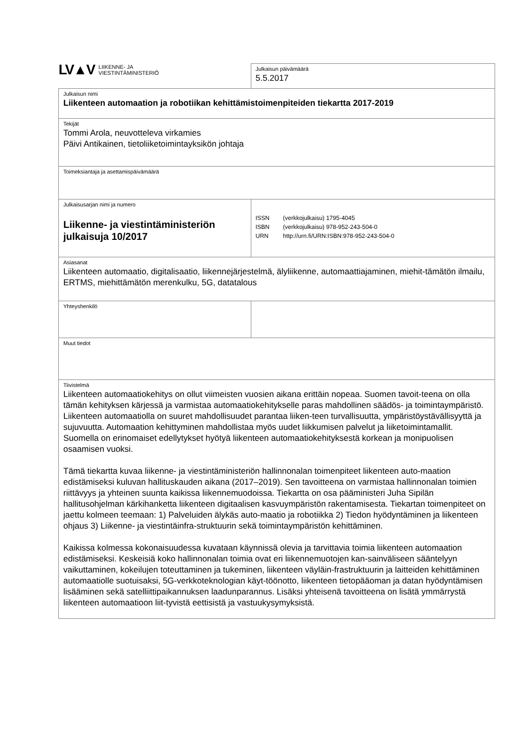| LV▲V LIIKENNE- JA VIESTINTÄMINISTERIÖ | Julkaisun päivämäärä 5.5.2017 |
| Julkaisun nimi Liikenteen automaation ja robotiikan kehittämistoimenpiteiden tiekartta 2017-2019 | |
| Tekijät Tommi Arola, neuvotteleva virkamies Päivi Antikainen, tietoliiketoimintayksikön johtaja | |
| Toimeksiantaja ja asettamispäivämäärä | |
| Julkaisusarjan nimi ja numero Liikenne- ja viestintäministeriön julkaisuja 10/2017 | / ISSN / (verkkojulkaisu) 1795-4045 / / ISBN / (verkkojulkaisu) 978-952-243-504-0 / / URN / http://urn.fi/URN:ISBN:978-952-243-504-0 / |
| Asiasanat Liikenteen automaatio, digitalisaatio, liikennejärjestelmä, älyliikenne, automaattiajaminen, miehit-tämätön ilmailu, ERTMS, miehittämätön merenkulku, 5G, datatalous | |
| Yhteyshenkilö | |
| Muut tiedot | |
| Tiivistelmä Liikenteen automaatiokehitys on ollut viimeisten vuosien aikana erittäin nopeaa. Suomen tavoit-teena on olla tämän kehityksen kärjessä ja varmistaa automaatiokehitykselle paras mahdollinen säädös- ja toimintaympäristö. Liikenteen automaatiolla on suuret mahdollisuudet parantaa liiken-teen turvallisuutta, ympäristöystävällisyyttä ja sujuvuutta. Automaation kehittyminen mahdollistaa myös uudet liikkumisen palvelut ja liiketoimintamallit. Suomella on erinomaiset edellytykset hyötyä liikenteen automaatiokehityksestä korkean ja monipuolisen osaamisen vuoksi. Tämä tiekartta kuvaa liikenne- ja viestintäministeriön hallinnonalan toimenpiteet liikenteen auto-maation edistämiseksi kuluvan hallituskauden aikana (2017–2019). Sen tavoitteena on varmistaa hallinnonalan toimien riittävyys ja yhteinen suunta kaikissa liikennemuodoissa. Tiekartta on osa pääministeri Juha Sipilän hallitusohjelman kärkihanketta liikenteen digitaalisen kasvuympäristön rakentamisesta. Tiekartan toimenpiteet on jaettu kolmeen teemaan: 1) Palveluiden älykäs auto-maatio ja robotiikka 2) Tiedon hyödyntäminen ja liikenteen ohjaus 3) Liikenne- ja viestintäinfra-struktuurin sekä toimintaympäristön kehittäminen. Kaikissa kolmessa kokonaisuudessa kuvataan käynnissä olevia ja tarvittavia toimia liikenteen automaation edistämiseksi. Keskeisiä koko hallinnonalan toimia ovat eri liikennemuotojen kan-sainväliseen sääntelyyn vaikuttaminen, kokeilujen toteuttaminen ja tukeminen, liikenteen väyläin-frastruktuurin ja laitteiden kehittäminen automaatiolle suotuisaksi, 5G-verkkoteknologian käyt-töönotto, liikenteen tietopääoman ja datan hyödyntämisen lisääminen sekä satelliittipaikannuksen laadunparannus. Lisäksi yhteisenä tavoitteena on lisätä ymmärrystä liikenteen automaatioon liit-tyvistä eettisistä ja vastuukysymyksistä. | |